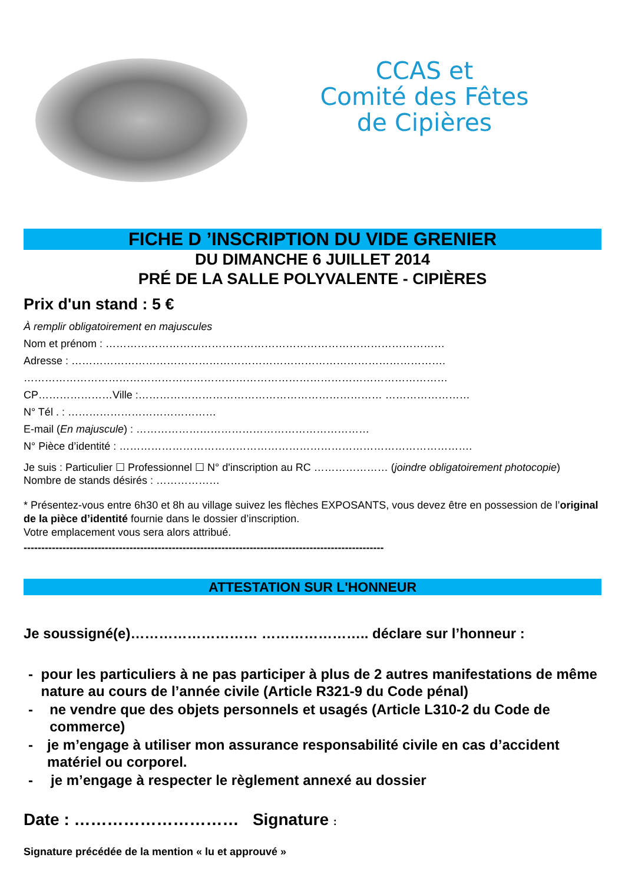CCAS et
Comité des Fêtes
de Cipières
FICHE D ’INSCRIPTION DU VIDE GRENIER
DU DIMANCHE 6 JUILLET 2014
PRÉ DE LA SALLE POLYVALENTE - CIPIÈRES
Prix d'un stand : 5 €
À remplir obligatoirement en majuscules
Nom et prénom : ……………………………………………………………………………………
Adresse : …………………………………………………………………………………………….
…………………………………………………………………………………………………………
CP…………………Ville :…………………………………………………………… ……………………
N° Tél . : ……………………………………
E-mail (En majuscule) : …………………………………………………………
N° Pièce d’identité : ……………………………………………………………………………………….
Je suis : Particulier ☐ Professionnel ☐ N° d'inscription au RC ………………… (joindre obligatoirement photocopie)
Nombre de stands désirés : ………………
* Présentez-vous entre 6h30 et 8h au village suivez les flèches EXPOSANTS, vous devez être en possession de l’original de la pièce d’identité fournie dans le dossier d’inscription.
Votre emplacement vous sera alors attribué.
------------------------------------------------------------------------------------------------------
ATTESTATION SUR L'HONNEUR
Je soussigné(e)……………………… ………………….. déclare sur l’honneur :
- pour les particuliers à ne pas participer à plus de 2 autres manifestations de même nature au cours de l’année civile (Article R321-9 du Code pénal)
- ne vendre que des objets personnels et usagés (Article L310-2 du Code de commerce)
- je m’engage à utiliser mon assurance responsabilité civile en cas d’accident matériel ou corporel.
- je m’engage à respecter le règlement annexé au dossier
Date : ………………………… Signature :
Signature précédée de la mention « lu et approuvé »